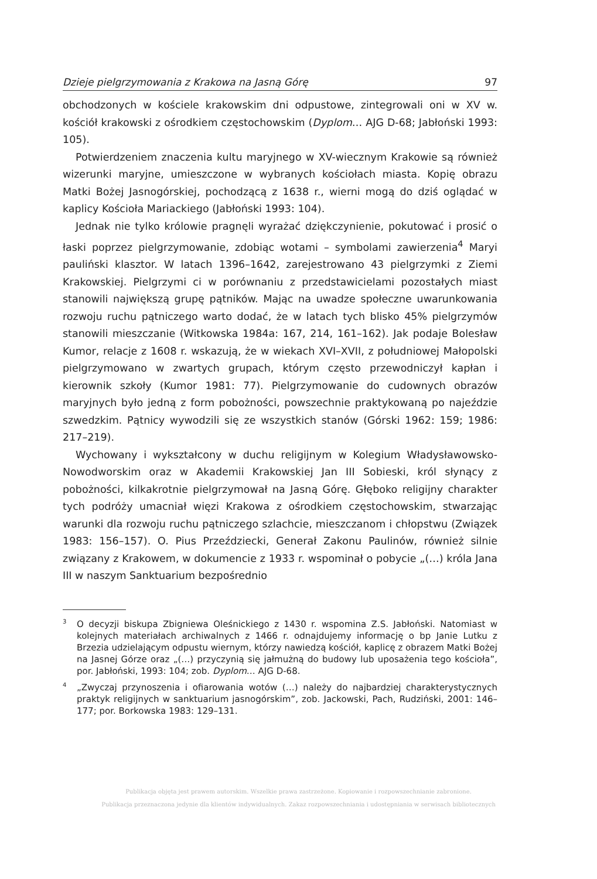Dzieje pielgrzymowania z Krakowa na Jasną Górę 97
obchodzonych w kościele krakowskim dni odpustowe, zintegrowali oni w XV w. kościół krakowski z ośrodkiem częstochowskim (Dyplom… AJG D-68; Jabłoński 1993: 105).
Potwierdzeniem znaczenia kultu maryjnego w XV-wiecznym Krakowie są również wizerunki maryjne, umieszczone w wybranych kościołach miasta. Kopię obrazu Matki Bożej Jasnogórskiej, pochodzącą z 1638 r., wierni mogą do dziś oglądać w kaplicy Kościoła Mariackiego (Jabłoński 1993: 104).
Jednak nie tylko królowie pragnęli wyrażać dziękczynienie, pokutować i prosić o łaski poprzez pielgrzymowanie, zdobiąc wotami – symbolami zawierzenia<sup>4</sup> Maryi pauliński klasztor. W latach 1396–1642, zarejestrowano 43 pielgrzymki z Ziemi Krakowskiej. Pielgrzymi ci w porównaniu z przedstawicielami pozostałych miast stanowili największą grupę pątników. Mając na uwadze społeczne uwarunkowania rozwoju ruchu pątniczego warto dodać, że w latach tych blisko 45% pielgrzymów stanowili mieszczanie (Witkowska 1984a: 167, 214, 161–162). Jak podaje Bolesław Kumor, relacje z 1608 r. wskazują, że w wiekach XVI–XVII, z południowej Małopolski pielgrzymowano w zwartych grupach, którym często przewodniczył kapłan i kierownik szkoły (Kumor 1981: 77). Pielgrzymowanie do cudownych obrazów maryjnych było jedną z form pobożności, powszechnie praktykowaną po najeździe szwedzkim. Pątnicy wywodzili się ze wszystkich stanów (Górski 1962: 159; 1986: 217–219).
Wychowany i wykształcony w duchu religijnym w Kolegium Władysławowsko-Nowodworskim oraz w Akademii Krakowskiej Jan III Sobieski, król słynący z pobożności, kilkakrotnie pielgrzymował na Jasną Górę. Głęboko religijny charakter tych podróży umacniał więzi Krakowa z ośrodkiem częstochowskim, stwarzając warunki dla rozwoju ruchu pątniczego szlachcie, mieszczanom i chłopstwu (Związek 1983: 156–157). O. Pius Przeździecki, Generał Zakonu Paulinów, również silnie związany z Krakowem, w dokumencie z 1933 r. wspominał o pobycie „(…) króla Jana III w naszym Sanktuarium bezpośrednio
<sup>3</sup> O decyzji biskupa Zbigniewa Oleśnickiego z 1430 r. wspomina Z.S. Jabłoński. Natomiast w kolejnych materiałach archiwalnych z 1466 r. odnajdujemy informację o bp Janie Lutku z Brzezia udzielającym odpustu wiernym, którzy nawiedzą kościół, kaplicę z obrazem Matki Bożej na Jasnej Górze oraz „(…) przyczynią się jałmużną do budowy lub uposażenia tego kościoła”, por. Jabłoński, 1993: 104; zob. Dyplom… AJG D-68.
<sup>4</sup>„Zwyczaj przynoszenia i ofiarowania wotów (…) należy do najbardziej charakterystycznych praktyk religijnych w sanktuarium jasnogórskim”, zob. Jackowski, Pach, Rudziński, 2001: 146–177; por. Borkowska 1983: 129–131.
Publikacja objęta jest prawem autorskim. Wszelkie prawa zastrzeżone. Kopiowanie i rozpowszechnianie zabronione.
Publikacja przeznaczona jedynie dla klientów indywidualnych. Zakaz rozpowszechniania i udostępniania w serwisach bibliotecznych